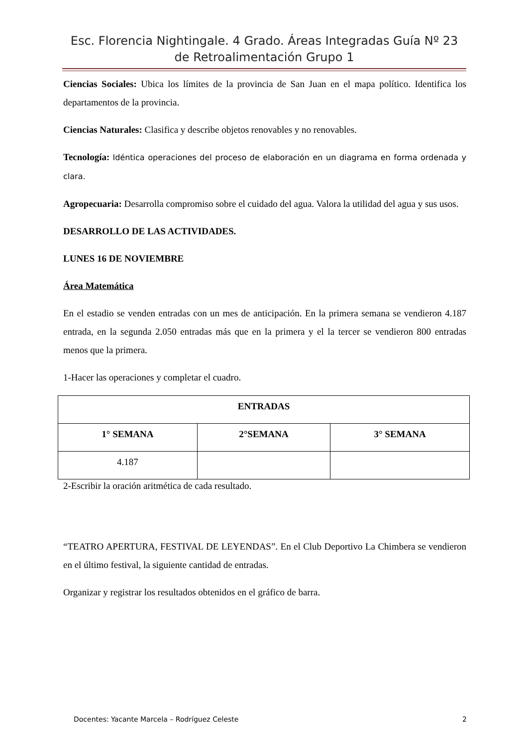Esc. Florencia Nightingale. 4 Grado. Áreas Integradas Guía Nº 23 de Retroalimentación Grupo 1
Ciencias Sociales: Ubica los límites de la provincia de San Juan en el mapa político. Identifica los departamentos de la provincia.
Ciencias Naturales: Clasifica y describe objetos renovables y no renovables.
Tecnología: Idéntica operaciones del proceso de elaboración en un diagrama en forma ordenada y clara.
Agropecuaria: Desarrolla compromiso sobre el cuidado del agua. Valora la utilidad del agua y sus usos.
DESARROLLO DE LAS ACTIVIDADES.
LUNES 16 DE NOVIEMBRE
Área Matemática
En el estadio se venden entradas con un mes de anticipación. En la primera semana se vendieron 4.187 entrada, en la segunda 2.050 entradas más que en la primera y el la tercer se vendieron 800 entradas menos que la primera.
1-Hacer las operaciones y completar el cuadro.
| ENTRADAS | | |
| --- | --- | --- |
| 1° SEMANA | 2°SEMANA | 3° SEMANA |
| 4.187 | | |
2-Escribir la oración aritmética de cada resultado.
“TEATRO APERTURA, FESTIVAL DE LEYENDAS”. En el Club Deportivo La Chimbera se vendieron en el último festival, la siguiente cantidad de entradas.
Organizar y registrar los resultados obtenidos en el gráfico de barra.
Docentes: Yacante Marcela – Rodríguez Celeste 2